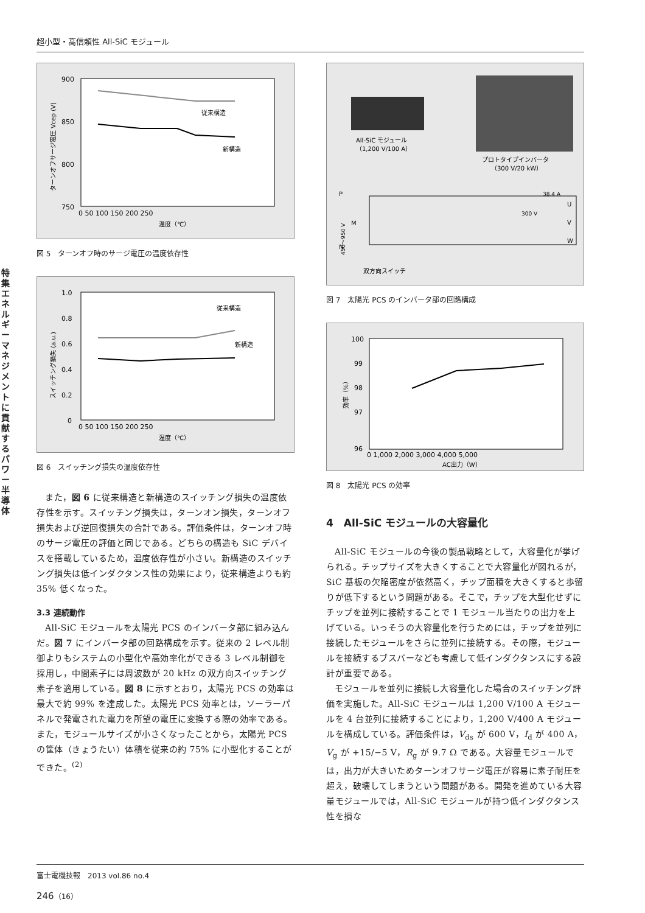超小型・高信頼性 All-SiC モジュール
特集 エネルギーマネジメントに貢献するパワー半導体
900
850
800
750
0 50 100 150 200 250
温度（℃）
従来構造
新構造
ターンオフサージ電圧 Vcep (V)
図 5　ターンオフ時のサージ電圧の温度依存性
1.0
0.8
0.6
0.4
0.2
0
0 50 100 150 200 250
温度（℃）
従来構造
新構造
スイッチング損失 (a.u.)
図 6　スイッチング損失の温度依存性
また，図 6 に従来構造と新構造のスイッチング損失の温度依存性を示す。スイッチング損失は，ターンオン損失，ターンオフ損失および逆回復損失の合計である。評価条件は，ターンオフ時のサージ電圧の評価と同じである。どちらの構造も SiC デバイスを搭載しているため，温度依存性が小さい。新構造のスイッチング損失は低インダクタンス性の効果により，従来構造よりも約 35% 低くなった。
3.3 連続動作
All-SiC モジュールを太陽光 PCS のインバータ部に組み込んだ。図 7 にインバータ部の回路構成を示す。従来の 2 レベル制御よりもシステムの小型化や高効率化ができる 3 レベル制御を採用し，中間素子には周波数が 20 kHz の双方向スイッチング素子を適用している。図 8 に示すとおり，太陽光 PCS の効率は最大で約 99% を達成した。太陽光 PCS 効率とは，ソーラーパネルで発電された電力を所望の電圧に変換する際の効率である。また，モジュールサイズが小さくなったことから，太陽光 PCS の筐体（きょうたい）体積を従来の約 75% に小型化することができた。<sup>(2)</sup>
All-SiC モジュール
（1,200 V/100 A）
プロトタイプインバータ
（300 V/20 kW）
P
N
M
U
V
W
38.4 A
300 V
450〜950 V
双方向スイッチ
図 7　太陽光 PCS のインバータ部の回路構成
100
99
98
97
96
0 1,000 2,000 3,000 4,000 5,000
AC出力（W）
効率（%）
図 8　太陽光 PCS の効率
4　All-SiC モジュールの大容量化
All-SiC モジュールの今後の製品戦略として，大容量化が挙げられる。チップサイズを大きくすることで大容量化が図れるが，SiC 基板の欠陥密度が依然高く，チップ面積を大きくすると歩留りが低下するという問題がある。そこで，チップを大型化せずにチップを並列に接続することで 1 モジュール当たりの出力を上げている。いっそうの大容量化を行うためには，チップを並列に接続したモジュールをさらに並列に接続する。その際，モジュールを接続するブスバーなども考慮して低インダクタンスにする設計が重要である。
モジュールを並列に接続し大容量化した場合のスイッチング評価を実施した。All-SiC モジュールは 1,200 V/100 A モジュールを 4 台並列に接続することにより，1,200 V/400 A モジュールを構成している。評価条件は，V<sub>ds</sub> が 600 V，I<sub>d</sub> が 400 A，V<sub>g</sub> が +15/−5 V，R<sub>g</sub> が 9.7 Ω である。大容量モジュールでは，出力が大きいためターンオフサージ電圧が容易に素子耐圧を超え，破壊してしまうという問題がある。開発を進めている大容量モジュールでは，All-SiC モジュールが持つ低インダクタンス性を損な
富士電機技報　2013 vol.86 no.4
246（16）